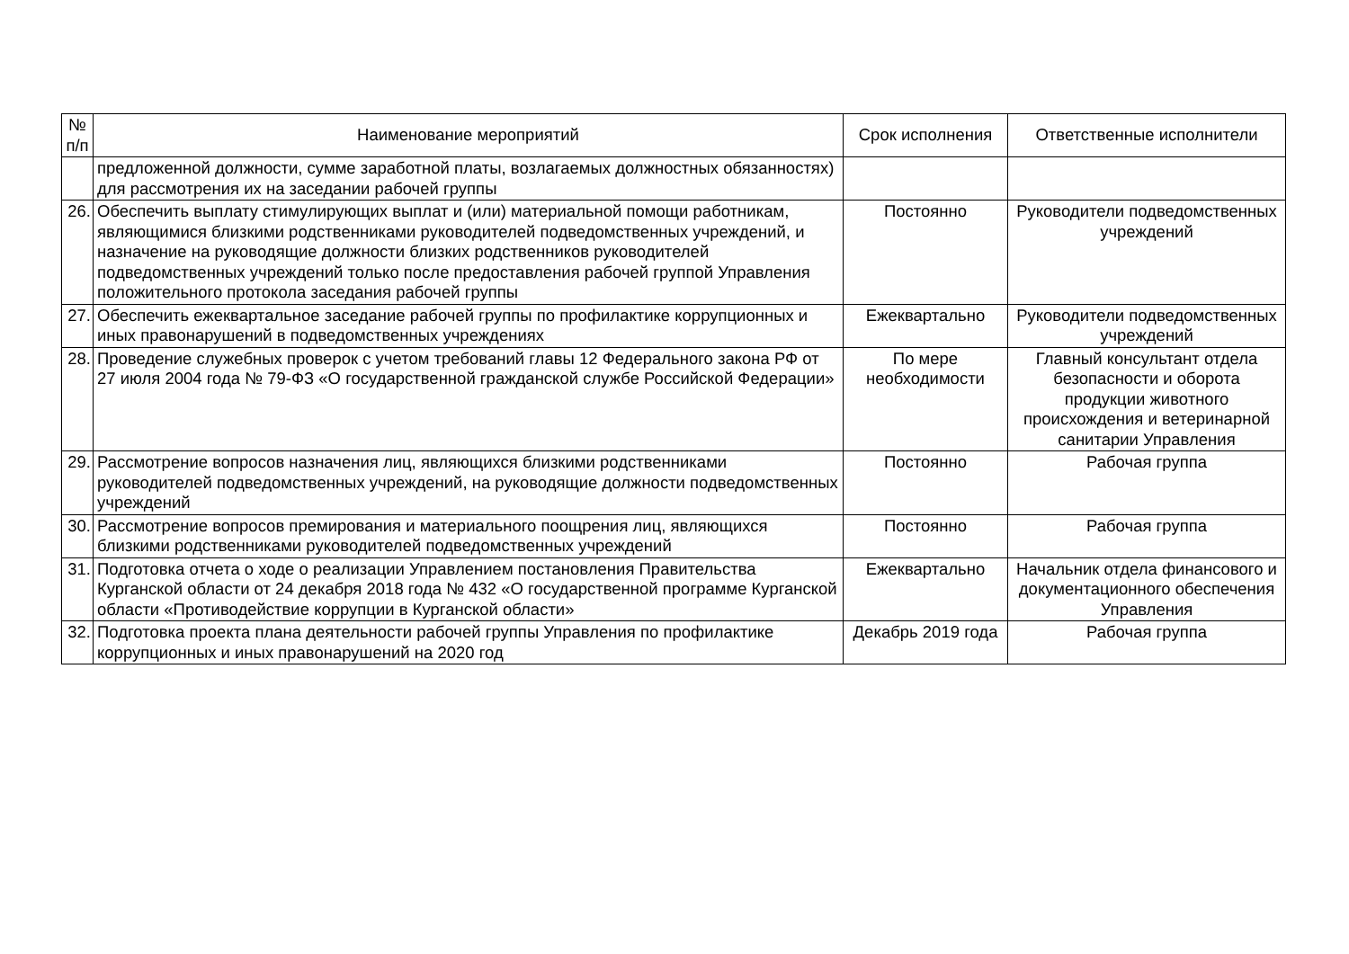| № п/п | Наименование мероприятий | Срок исполнения | Ответственные исполнители |
| --- | --- | --- | --- |
| | предложенной должности, сумме заработной платы, возлагаемых должностных обязанностях) для рассмотрения их на заседании рабочей группы | | |
| 26. | Обеспечить выплату стимулирующих выплат и (или) материальной помощи работникам, являющимися близкими родственниками руководителей подведомственных учреждений, и назначение на руководящие должности близких родственников руководителей подведомственных учреждений только после предоставления рабочей группой Управления положительного протокола заседания рабочей группы | Постоянно | Руководители подведомственных учреждений |
| 27. | Обеспечить ежеквартальное заседание рабочей группы по профилактике коррупционных и иных правонарушений в подведомственных учреждениях | Ежеквартально | Руководители подведомственных учреждений |
| 28. | Проведение служебных проверок с учетом требований главы 12 Федерального закона РФ от 27 июля 2004 года № 79-ФЗ «О государственной гражданской службе Российской Федерации» | По мере необходимости | Главный консультант отдела безопасности и оборота продукции животного происхождения и ветеринарной санитарии Управления |
| 29. | Рассмотрение вопросов назначения лиц, являющихся близкими родственниками руководителей подведомственных учреждений, на руководящие должности подведомственных учреждений | Постоянно | Рабочая группа |
| 30. | Рассмотрение вопросов премирования и материального поощрения лиц, являющихся близкими родственниками руководителей подведомственных учреждений | Постоянно | Рабочая группа |
| 31. | Подготовка отчета о ходе о реализации Управлением постановления Правительства Курганской области от 24 декабря 2018 года № 432 «О государственной программе Курганской области «Противодействие коррупции в Курганской области» | Ежеквартально | Начальник отдела финансового и документационного обеспечения Управления |
| 32. | Подготовка проекта плана деятельности рабочей группы Управления по профилактике коррупционных и иных правонарушений на 2020 год | Декабрь 2019 года | Рабочая группа |